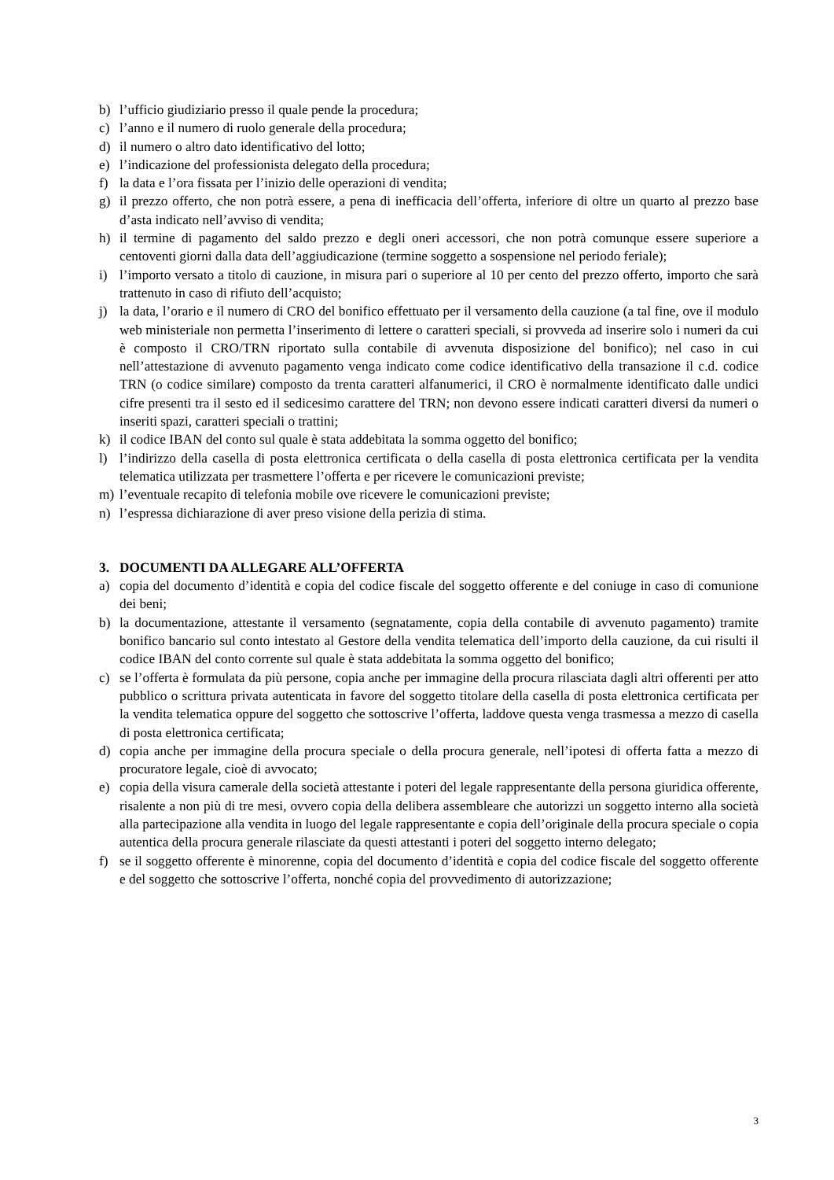b) l’ufficio giudiziario presso il quale pende la procedura;
c) l’anno e il numero di ruolo generale della procedura;
d) il numero o altro dato identificativo del lotto;
e) l’indicazione del professionista delegato della procedura;
f) la data e l’ora fissata per l’inizio delle operazioni di vendita;
g) il prezzo offerto, che non potrà essere, a pena di inefficacia dell’offerta, inferiore di oltre un quarto al prezzo base d’asta indicato nell’avviso di vendita;
h) il termine di pagamento del saldo prezzo e degli oneri accessori, che non potrà comunque essere superiore a centoventi giorni dalla data dell’aggiudicazione (termine soggetto a sospensione nel periodo feriale);
i) l’importo versato a titolo di cauzione, in misura pari o superiore al 10 per cento del prezzo offerto, importo che sarà trattenuto in caso di rifiuto dell’acquisto;
j) la data, l’orario e il numero di CRO del bonifico effettuato per il versamento della cauzione (a tal fine, ove il modulo web ministeriale non permetta l’inserimento di lettere o caratteri speciali, si provveda ad inserire solo i numeri da cui è composto il CRO/TRN riportato sulla contabile di avvenuta disposizione del bonifico); nel caso in cui nell’attestazione di avvenuto pagamento venga indicato come codice identificativo della transazione il c.d. codice TRN (o codice similare) composto da trenta caratteri alfanumerici, il CRO è normalmente identificato dalle undici cifre presenti tra il sesto ed il sedicesimo carattere del TRN; non devono essere indicati caratteri diversi da numeri o inseriti spazi, caratteri speciali o trattini;
k) il codice IBAN del conto sul quale è stata addebitata la somma oggetto del bonifico;
l) l’indirizzo della casella di posta elettronica certificata o della casella di posta elettronica certificata per la vendita telematica utilizzata per trasmettere l’offerta e per ricevere le comunicazioni previste;
m) l’eventuale recapito di telefonia mobile ove ricevere le comunicazioni previste;
n) l’espressa dichiarazione di aver preso visione della perizia di stima.
3. DOCUMENTI DA ALLEGARE ALL’OFFERTA
a) copia del documento d’identità e copia del codice fiscale del soggetto offerente e del coniuge in caso di comunione dei beni;
b) la documentazione, attestante il versamento (segnatamente, copia della contabile di avvenuto pagamento) tramite bonifico bancario sul conto intestato al Gestore della vendita telematica dell’importo della cauzione, da cui risulti il codice IBAN del conto corrente sul quale è stata addebitata la somma oggetto del bonifico;
c) se l’offerta è formulata da più persone, copia anche per immagine della procura rilasciata dagli altri offerenti per atto pubblico o scrittura privata autenticata in favore del soggetto titolare della casella di posta elettronica certificata per la vendita telematica oppure del soggetto che sottoscrive l’offerta, laddove questa venga trasmessa a mezzo di casella di posta elettronica certificata;
d) copia anche per immagine della procura speciale o della procura generale, nell’ipotesi di offerta fatta a mezzo di procuratore legale, cioè di avvocato;
e) copia della visura camerale della società attestante i poteri del legale rappresentante della persona giuridica offerente, risalente a non più di tre mesi, ovvero copia della delibera assembleare che autorizzi un soggetto interno alla società alla partecipazione alla vendita in luogo del legale rappresentante e copia dell’originale della procura speciale o copia autentica della procura generale rilasciate da questi attestanti i poteri del soggetto interno delegato;
f) se il soggetto offerente è minorenne, copia del documento d’identità e copia del codice fiscale del soggetto offerente e del soggetto che sottoscrive l’offerta, nonché copia del provvedimento di autorizzazione;
3